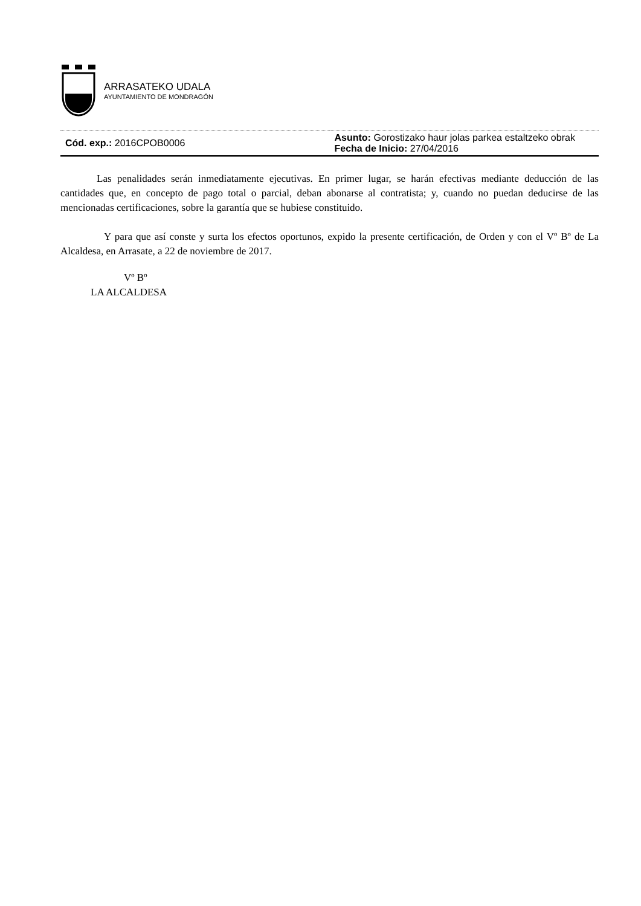ARRASATEKO UDALA
AYUNTAMIENTO DE MONDRAGÓN
| Cód. exp.: 2016CPOB0006 | Asunto: Gorostizako haur jolas parkea estaltzeko obrak Fecha de Inicio: 27/04/2016 |
Las penalidades serán inmediatamente ejecutivas. En primer lugar, se harán efectivas mediante deducción de las cantidades que, en concepto de pago total o parcial, deban abonarse al contratista; y, cuando no puedan deducirse de las mencionadas certificaciones, sobre la garantía que se hubiese constituido.
Y para que así conste y surta los efectos oportunos, expido la presente certificación, de Orden y con el Vº Bº de La Alcaldesa, en Arrasate, a 22 de noviembre de 2017.
Vº Bº
LA ALCALDESA